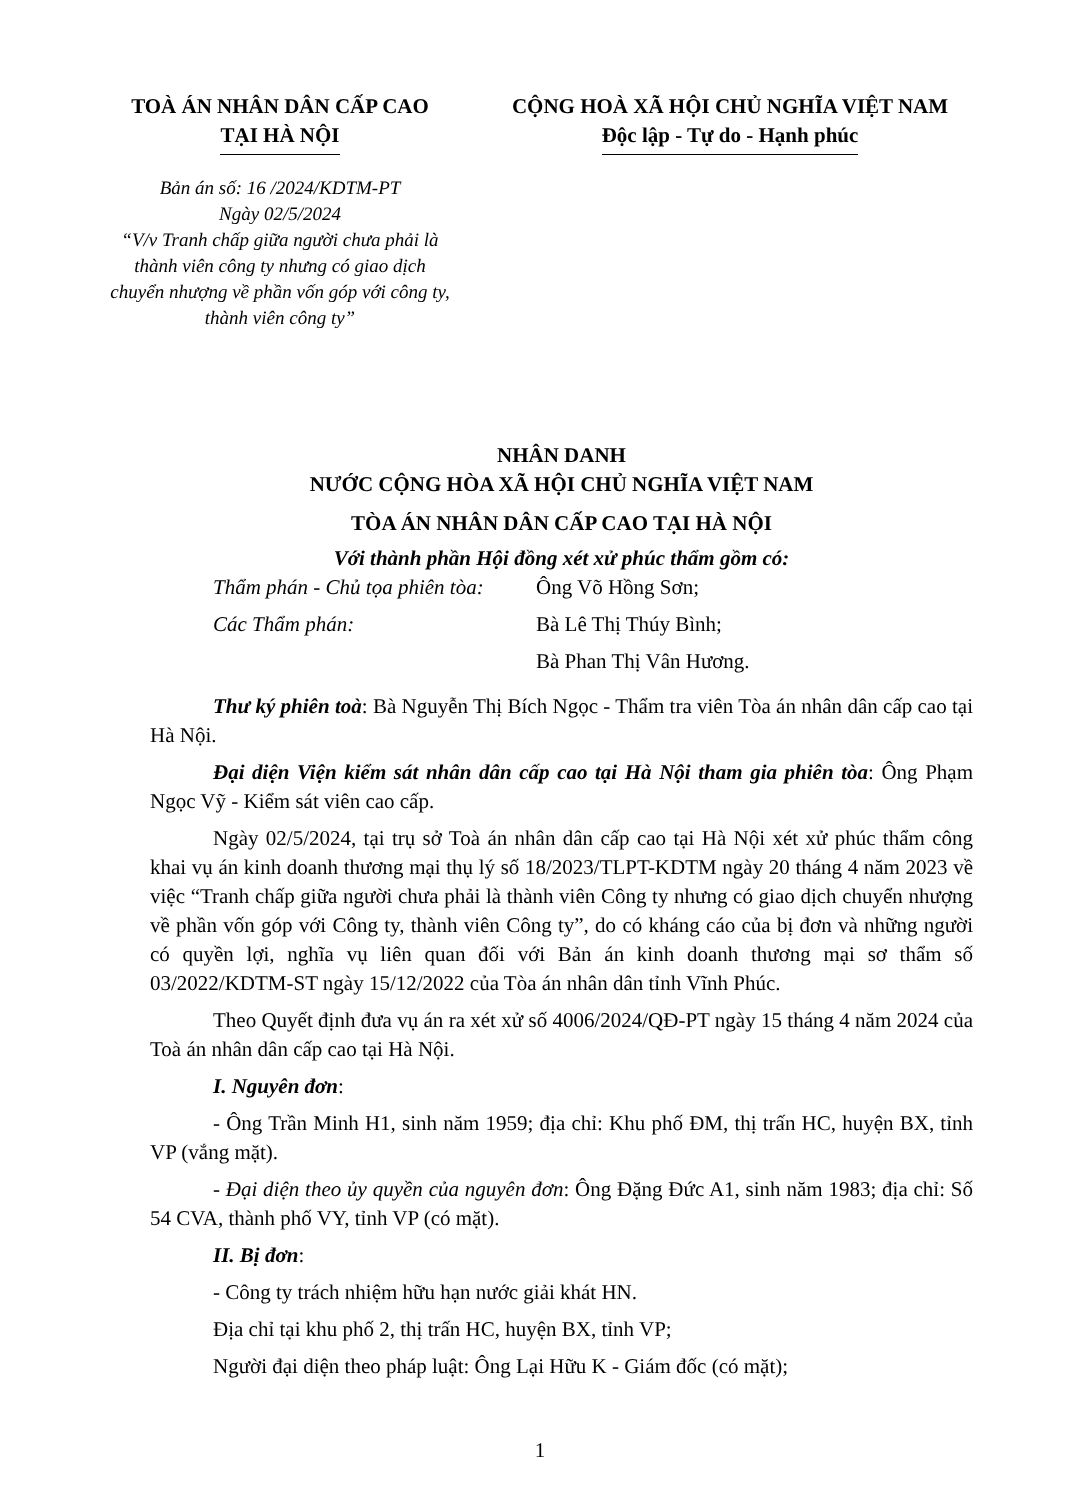TOÀ ÁN NHÂN DÂN CẤP CAO
TẠI HÀ NỘI
Bản án số: 16 /2024/KDTM-PT
Ngày 02/5/2024
“V/v Tranh chấp giữa người chưa phải là thành viên công ty nhưng có giao dịch chuyển nhượng về phần vốn góp với công ty, thành viên công ty”
CỘNG HOÀ XÃ HỘI CHỦ NGHĨA VIỆT NAM
Độc lập - Tự do - Hạnh phúc
NHÂN DANH
NƯỚC CỘNG HÒA XÃ HỘI CHỦ NGHĨA VIỆT NAM
TÒA ÁN NHÂN DÂN CẤP CAO TẠI HÀ NỘI
Với thành phần Hội đồng xét xử phúc thẩm gồm có:
Thẩm phán - Chủ tọa phiên tòa: Ông Võ Hồng Sơn;
Các Thẩm phán: Bà Lê Thị Thúy Bình;
Bà Phan Thị Vân Hương.
Thư ký phiên toà: Bà Nguyễn Thị Bích Ngọc - Thẩm tra viên Tòa án nhân dân cấp cao tại Hà Nội.
Đại diện Viện kiểm sát nhân dân cấp cao tại Hà Nội tham gia phiên tòa: Ông Phạm Ngọc Vỹ - Kiểm sát viên cao cấp.
Ngày 02/5/2024, tại trụ sở Toà án nhân dân cấp cao tại Hà Nội xét xử phúc thẩm công khai vụ án kinh doanh thương mại thụ lý số 18/2023/TLPT-KDTM ngày 20 tháng 4 năm 2023 về việc “Tranh chấp giữa người chưa phải là thành viên Công ty nhưng có giao dịch chuyển nhượng về phần vốn góp với Công ty, thành viên Công ty”, do có kháng cáo của bị đơn và những người có quyền lợi, nghĩa vụ liên quan đối với Bản án kinh doanh thương mại sơ thẩm số 03/2022/KDTM-ST ngày 15/12/2022 của Tòa án nhân dân tỉnh Vĩnh Phúc.
Theo Quyết định đưa vụ án ra xét xử số 4006/2024/QĐ-PT ngày 15 tháng 4 năm 2024 của Toà án nhân dân cấp cao tại Hà Nội.
I. Nguyên đơn:
- Ông Trần Minh H1, sinh năm 1959; địa chỉ: Khu phố ĐM, thị trấn HC, huyện BX, tỉnh VP (vắng mặt).
- Đại diện theo ủy quyền của nguyên đơn: Ông Đặng Đức A1, sinh năm 1983; địa chỉ: Số 54 CVA, thành phố VY, tỉnh VP (có mặt).
II. Bị đơn:
- Công ty trách nhiệm hữu hạn nước giải khát HN.
Địa chỉ tại khu phố 2, thị trấn HC, huyện BX, tỉnh VP;
Người đại diện theo pháp luật: Ông Lại Hữu K - Giám đốc (có mặt);
1